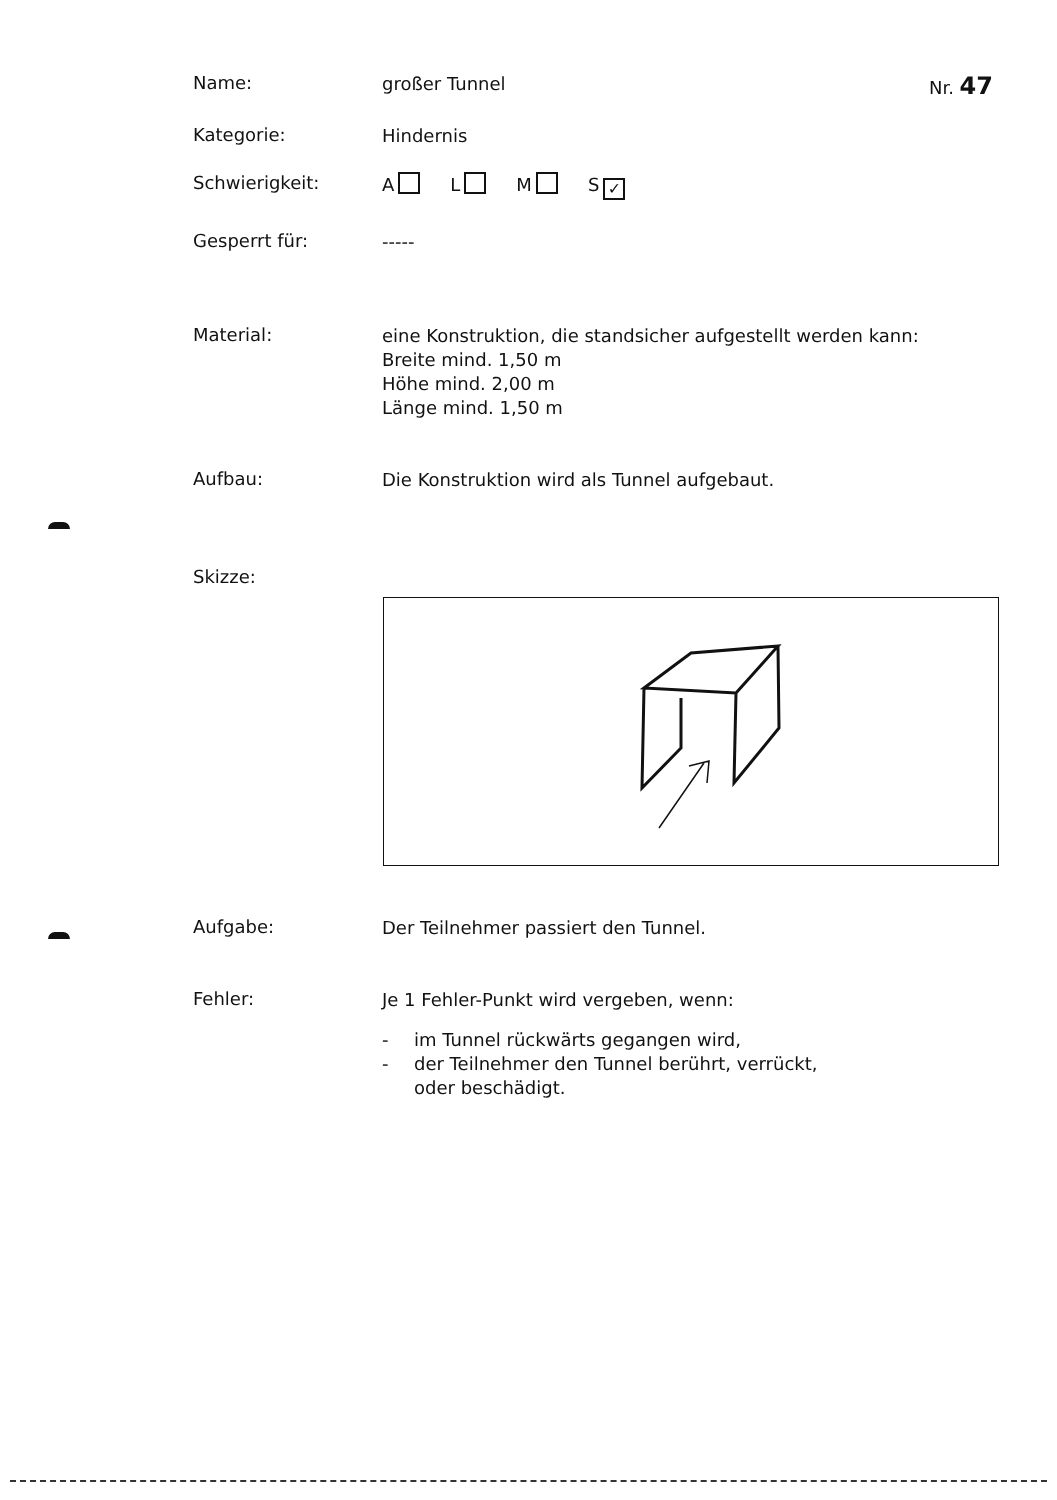Name:
großer Tunnel
Nr. 47
Kategorie:
Hindernis
Schwierigkeit:
A L M S ✓
Gesperrt für:
-----
Material:
eine Konstruktion, die standsicher aufgestellt werden kann:
Breite mind. 1,50 m
Höhe mind. 2,00 m
Länge mind. 1,50 m
Aufbau:
Die Konstruktion wird als Tunnel aufgebaut.
Skizze:
Aufgabe:
Der Teilnehmer passiert den Tunnel.
Fehler:
Je 1 Fehler-Punkt wird vergeben, wenn:
- im Tunnel rückwärts gegangen wird,
- der Teilnehmer den Tunnel berührt, verrückt,
oder beschädigt.